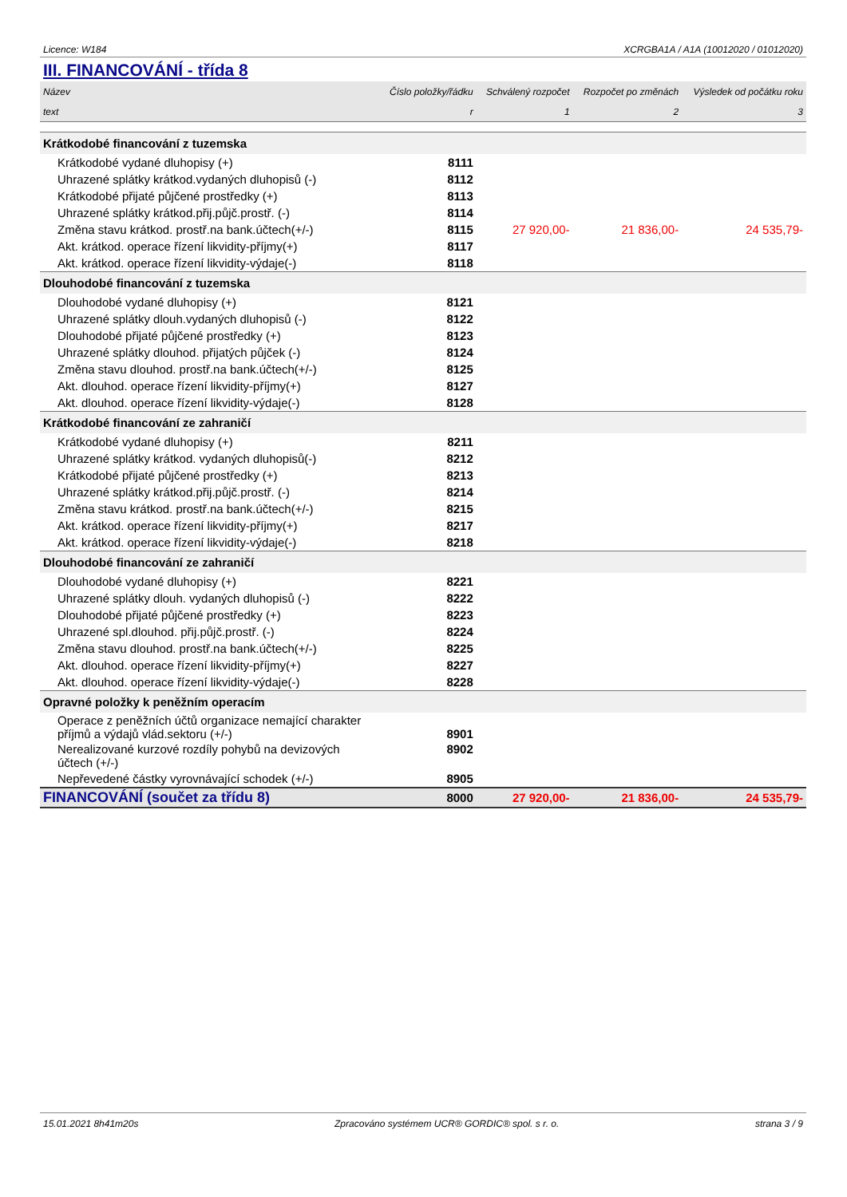Licence: W184 XCRGBA1A / A1A (10012020 / 01012020)
III. FINANCOVÁNÍ - třída 8
| Název | Číslo položky/řádku | Schválený rozpočet | Rozpočet po změnách | Výsledek od počátku roku |
| text | r | 1 | 2 | 3 |
| Krátkodobé financování z tuzemska | | | | |
| Krátkodobé vydané dluhopisy (+) | 8111 | | | |
| Uhrazené splátky krátkod.vydaných dluhopisů (-) | 8112 | | | |
| Krátkodobé přijaté půjčené prostředky (+) | 8113 | | | |
| Uhrazené splátky krátkod.přij.půjč.prostř. (-) | 8114 | | | |
| Změna stavu krátkod. prostř.na bank.účtech(+/-) | 8115 | 27 920,00- | 21 836,00- | 24 535,79- |
| Akt. krátkod. operace řízení likvidity-příjmy(+) | 8117 | | | |
| Akt. krátkod. operace řízení likvidity-výdaje(-) | 8118 | | | |
| Dlouhodobé financování z tuzemska | | | | |
| Dlouhodobé vydané dluhopisy (+) | 8121 | | | |
| Uhrazené splátky dlouh.vydaných dluhopisů (-) | 8122 | | | |
| Dlouhodobé přijaté půjčené prostředky (+) | 8123 | | | |
| Uhrazené splátky dlouhod. přijatých půjček (-) | 8124 | | | |
| Změna stavu dlouhod. prostř.na bank.účtech(+/-) | 8125 | | | |
| Akt. dlouhod. operace řízení likvidity-příjmy(+) | 8127 | | | |
| Akt. dlouhod. operace řízení likvidity-výdaje(-) | 8128 | | | |
| Krátkodobé financování ze zahraničí | | | | |
| Krátkodobé vydané dluhopisy (+) | 8211 | | | |
| Uhrazené splátky krátkod. vydaných dluhopisů(-) | 8212 | | | |
| Krátkodobé přijaté půjčené prostředky (+) | 8213 | | | |
| Uhrazené splátky krátkod.přij.půjč.prostř. (-) | 8214 | | | |
| Změna stavu krátkod. prostř.na bank.účtech(+/-) | 8215 | | | |
| Akt. krátkod. operace řízení likvidity-příjmy(+) | 8217 | | | |
| Akt. krátkod. operace řízení likvidity-výdaje(-) | 8218 | | | |
| Dlouhodobé financování ze zahraničí | | | | |
| Dlouhodobé vydané dluhopisy (+) | 8221 | | | |
| Uhrazené splátky dlouh. vydaných dluhopisů (-) | 8222 | | | |
| Dlouhodobé přijaté půjčené prostředky (+) | 8223 | | | |
| Uhrazené spl.dlouhod. přij.půjč.prostř. (-) | 8224 | | | |
| Změna stavu dlouhod. prostř.na bank.účtech(+/-) | 8225 | | | |
| Akt. dlouhod. operace řízení likvidity-příjmy(+) | 8227 | | | |
| Akt. dlouhod. operace řízení likvidity-výdaje(-) | 8228 | | | |
| Opravné položky k peněžním operacím | | | | |
| Operace z peněžních účtů organizace nemající charakter příjmů a výdajů vlád.sektoru (+/-) | 8901 | | | |
| Nerealizované kurzové rozdíly pohybů na devizových účtech (+/-) | 8902 | | | |
| Nepřevedené částky vyrovnávající schodek (+/-) | 8905 | | | |
| FINANCOVÁNÍ (součet za třídu 8) | 8000 | 27 920,00- | 21 836,00- | 24 535,79- |
15.01.2021 8h41m20s Zpracováno systémem UCR® GORDIC® spol. s r. o. strana 3 / 9